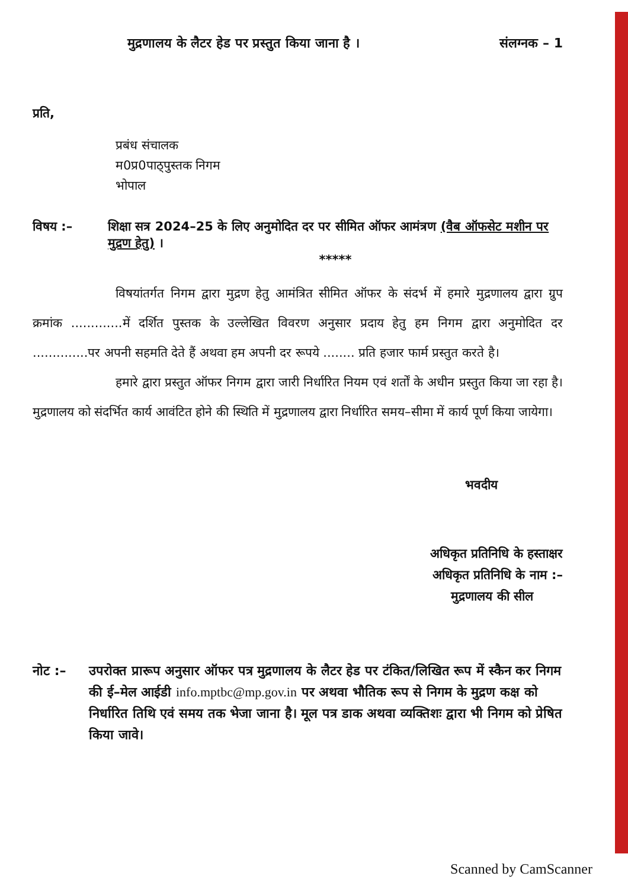मुद्रणालय के लैटर हेड पर प्रस्तुत किया जाना है । संलग्नक – 1
प्रति,
प्रबंध संचालक
म0प्र0पाठ्पुस्तक निगम
भोपाल
विषय :– शिक्षा सत्र 2024–25 के लिए अनुमोदित दर पर सीमित ऑफर आमंत्रण (वैब ऑफसेट मशीन पर मुद्रण हेतु) ।
*****
विषयांतर्गत निगम द्वारा मुद्रण हेतु आमंत्रित सीमित ऑफर के संदर्भ में हमारे मुद्रणालय द्वारा ग्रुप क्रमांक .............में दर्शित पुस्तक के उल्लेखित विवरण अनुसार प्रदाय हेतु हम निगम द्वारा अनुमोदित दर ..............पर अपनी सहमति देते हैं अथवा हम अपनी दर रूपये ........ प्रति हजार फार्म प्रस्तुत करते है।
हमारे द्वारा प्रस्तुत ऑफर निगम द्वारा जारी निर्धारित नियम एवं शर्तों के अधीन प्रस्तुत किया जा रहा है। मुद्रणालय को संदर्भित कार्य आवंटित होने की स्थिति में मुद्रणालय द्वारा निर्धारित समय–सीमा में कार्य पूर्ण किया जायेगा।
भवदीय
अधिकृत प्रतिनिधि के हस्ताक्षर
अधिकृत प्रतिनिधि के नाम :–
मुद्रणालय की सील
नोट :– उपरोक्त प्रारूप अनुसार ऑफर पत्र मुद्रणालय के लैटर हेड पर टंकित/लिखित रूप में स्कैन कर निगम की ई–मेल आईडी info.mptbc@mp.gov.in पर अथवा भौतिक रूप से निगम के मुद्रण कक्ष को निर्धारित तिथि एवं समय तक भेजा जाना है। मूल पत्र डाक अथवा व्यक्तिशः द्वारा भी निगम को प्रेषित किया जावे।
Scanned by CamScanner